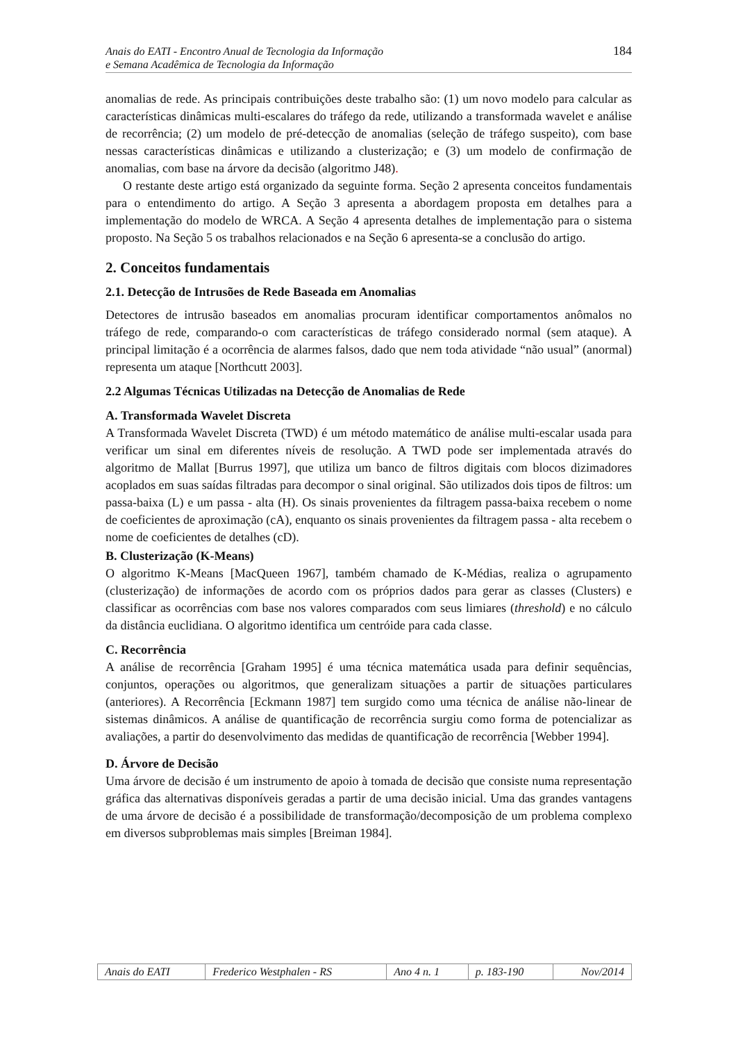Anais do EATI - Encontro Anual de Tecnologia da Informação
e Semana Acadêmica de Tecnologia da Informação
184
anomalias de rede. As principais contribuições deste trabalho são: (1) um novo modelo para calcular as características dinâmicas multi-escalares do tráfego da rede, utilizando a transformada wavelet e análise de recorrência; (2) um modelo de pré-detecção de anomalias (seleção de tráfego suspeito), com base nessas características dinâmicas e utilizando a clusterização; e (3) um modelo de confirmação de anomalias, com base na árvore da decisão (algoritmo J48).
O restante deste artigo está organizado da seguinte forma. Seção 2 apresenta conceitos fundamentais para o entendimento do artigo. A Seção 3 apresenta a abordagem proposta em detalhes para a implementação do modelo de WRCA. A Seção 4 apresenta detalhes de implementação para o sistema proposto. Na Seção 5 os trabalhos relacionados e na Seção 6 apresenta-se a conclusão do artigo.
2. Conceitos fundamentais
2.1. Detecção de Intrusões de Rede Baseada em Anomalias
Detectores de intrusão baseados em anomalias procuram identificar comportamentos anômalos no tráfego de rede, comparando-o com características de tráfego considerado normal (sem ataque). A principal limitação é a ocorrência de alarmes falsos, dado que nem toda atividade “não usual” (anormal) representa um ataque [Northcutt 2003].
2.2 Algumas Técnicas Utilizadas na Detecção de Anomalias de Rede
A. Transformada Wavelet Discreta
A Transformada Wavelet Discreta (TWD) é um método matemático de análise multi-escalar usada para verificar um sinal em diferentes níveis de resolução. A TWD pode ser implementada através do algoritmo de Mallat [Burrus 1997], que utiliza um banco de filtros digitais com blocos dizimadores acoplados em suas saídas filtradas para decompor o sinal original. São utilizados dois tipos de filtros: um passa-baixa (L) e um passa - alta (H). Os sinais provenientes da filtragem passa-baixa recebem o nome de coeficientes de aproximação (cA), enquanto os sinais provenientes da filtragem passa - alta recebem o nome de coeficientes de detalhes (cD).
B. Clusterização (K-Means)
O algoritmo K-Means [MacQueen 1967], também chamado de K-Médias, realiza o agrupamento (clusterização) de informações de acordo com os próprios dados para gerar as classes (Clusters) e classificar as ocorrências com base nos valores comparados com seus limiares (threshold) e no cálculo da distância euclidiana. O algoritmo identifica um centróide para cada classe.
C. Recorrência
A análise de recorrência [Graham 1995] é uma técnica matemática usada para definir sequências, conjuntos, operações ou algoritmos, que generalizam situações a partir de situações particulares (anteriores). A Recorrência [Eckmann 1987] tem surgido como uma técnica de análise não-linear de sistemas dinâmicos. A análise de quantificação de recorrência surgiu como forma de potencializar as avaliações, a partir do desenvolvimento das medidas de quantificação de recorrência [Webber 1994].
D. Árvore de Decisão
Uma árvore de decisão é um instrumento de apoio à tomada de decisão que consiste numa representação gráfica das alternativas disponíveis geradas a partir de uma decisão inicial. Uma das grandes vantagens de uma árvore de decisão é a possibilidade de transformação/decomposição de um problema complexo em diversos subproblemas mais simples [Breiman 1984].
| Anais do EATI | Frederico Westphalen - RS | Ano 4 n. 1 | p. 183-190 | Nov/2014 |